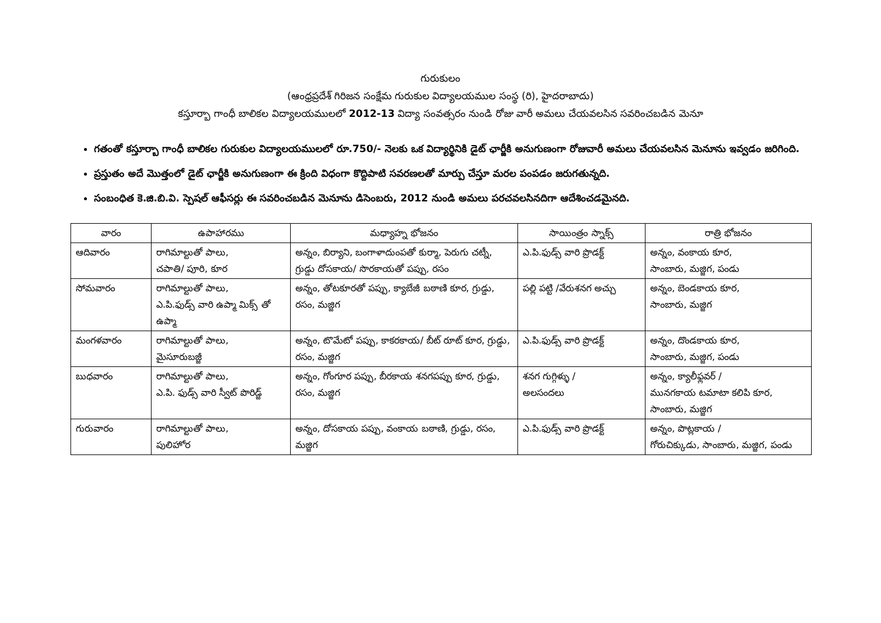గురుకులం
(ఆంధ్రప్రదేశ్ గిరిజన సంక్షేమ గురుకుల విద్యాలయముల సంస్థ (రి), హైదరాబాదు)
కస్తూర్బా గాంధీ బాలికల విద్యాలయములలో 2012-13 విద్యా సంవత్సరం నుండి రోజు వారీ అమలు చేయవలసిన సవరించబడిన మెనూ
గతంతో కస్తూర్బా గాంధీ బాలికల గురుకుల విద్యాలయములలో రూ.750/- నెలకు ఒక విద్యార్థినికి డైట్ ఛార్జీకి అనుగుణంగా రోజువారీ అమలు చేయవలసిన మెనూను ఇవ్వడం జరిగింది.
ప్రస్తుతం అదే మొత్తంలో డైట్ ఛార్జీకి అనుగుణంగా ఈ క్రింది విధంగా కొద్దిపాటి సవరణలతో మార్పు చేస్తూ మరల పంపడం జరుగతున్నది.
సంబంధిత కె.జి.బి.వి. స్పెషల్ ఆఫీసర్లు ఈ సవరించబడిన మెనూను డిసెంబరు, 2012 నుండి అమలు పరచవలసినదిగా ఆదేశించడమైనది.
| వారం | ఉపాహారము | మధ్యాహ్న భోజనం | సాయింత్రం స్నాక్స్ | రాత్రి భోజనం |
| --- | --- | --- | --- | --- |
| ఆదివారం | రాగిమాల్టుతో పాలు, చపాతి/ పూరి, కూర | అన్నం, బిర్యాని, బంగాళాదుంపతో కుర్మా, పెరుగు చట్నీ, గ్రుడ్డు దోసకాయ/ సొరకాయతో పప్పు, రసం | ఎ.పి.ఫుడ్స్ వారి ప్రొడక్ట్ | అన్నం, వంకాయ కూర, సాంబారు, మజ్జిగ, పండు |
| సోమవారం | రాగిమాల్టుతో పాలు, ఎ.పి.ఫుడ్స్ వారి ఉప్మా మిక్స్ తో ఉప్మా | అన్నం, తోటకూరతో పప్పు, క్యాబేజీ బఠాణి కూర, గ్రుడ్డు, రసం, మజ్జిగ | పల్లి పట్టి /వేరుశనగ అచ్చు | అన్నం, బెండకాయ కూర, సాంబారు, మజ్జిగ |
| మంగళవారం | రాగిమాల్టుతో పాలు, మైసూరుబజ్జీ | అన్నం, టొమేటో పప్పు, కాకరకాయ/ బీట్ రూట్ కూర, గ్రుడ్డు, రసం, మజ్జిగ | ఎ.పి.ఫుడ్స్ వారి ప్రొడక్ట్ | అన్నం, దొండకాయ కూర, సాంబారు, మజ్జిగ, పండు |
| బుధవారం | రాగిమాల్టుతో పాలు, ఎ.పి. ఫుడ్స్ వారి స్వీట్ పొరిడ్జ్ | అన్నం, గోంగూర పప్పు, బీరకాయ శనగపప్పు కూర, గ్రుడ్డు, రసం, మజ్జిగ | శనగ గుగ్గిళ్ళు / అలసందలు | అన్నం, క్యాలీఫ్లవర్ / మునగకాయ టమాటా కలిపి కూర, సాంబారు, మజ్జిగ |
| గురువారం | రాగిమాల్టుతో పాలు, పులిహోర | అన్నం, దోసకాయ పప్పు, వంకాయ బఠాణి, గ్రుడ్డు, రసం, మజ్జిగ | ఎ.పి.ఫుడ్స్ వారి ప్రొడక్ట్ | అన్నం, పొట్లకాయ / గోరుచిక్కుడు, సాంబారు, మజ్జిగ, పండు |